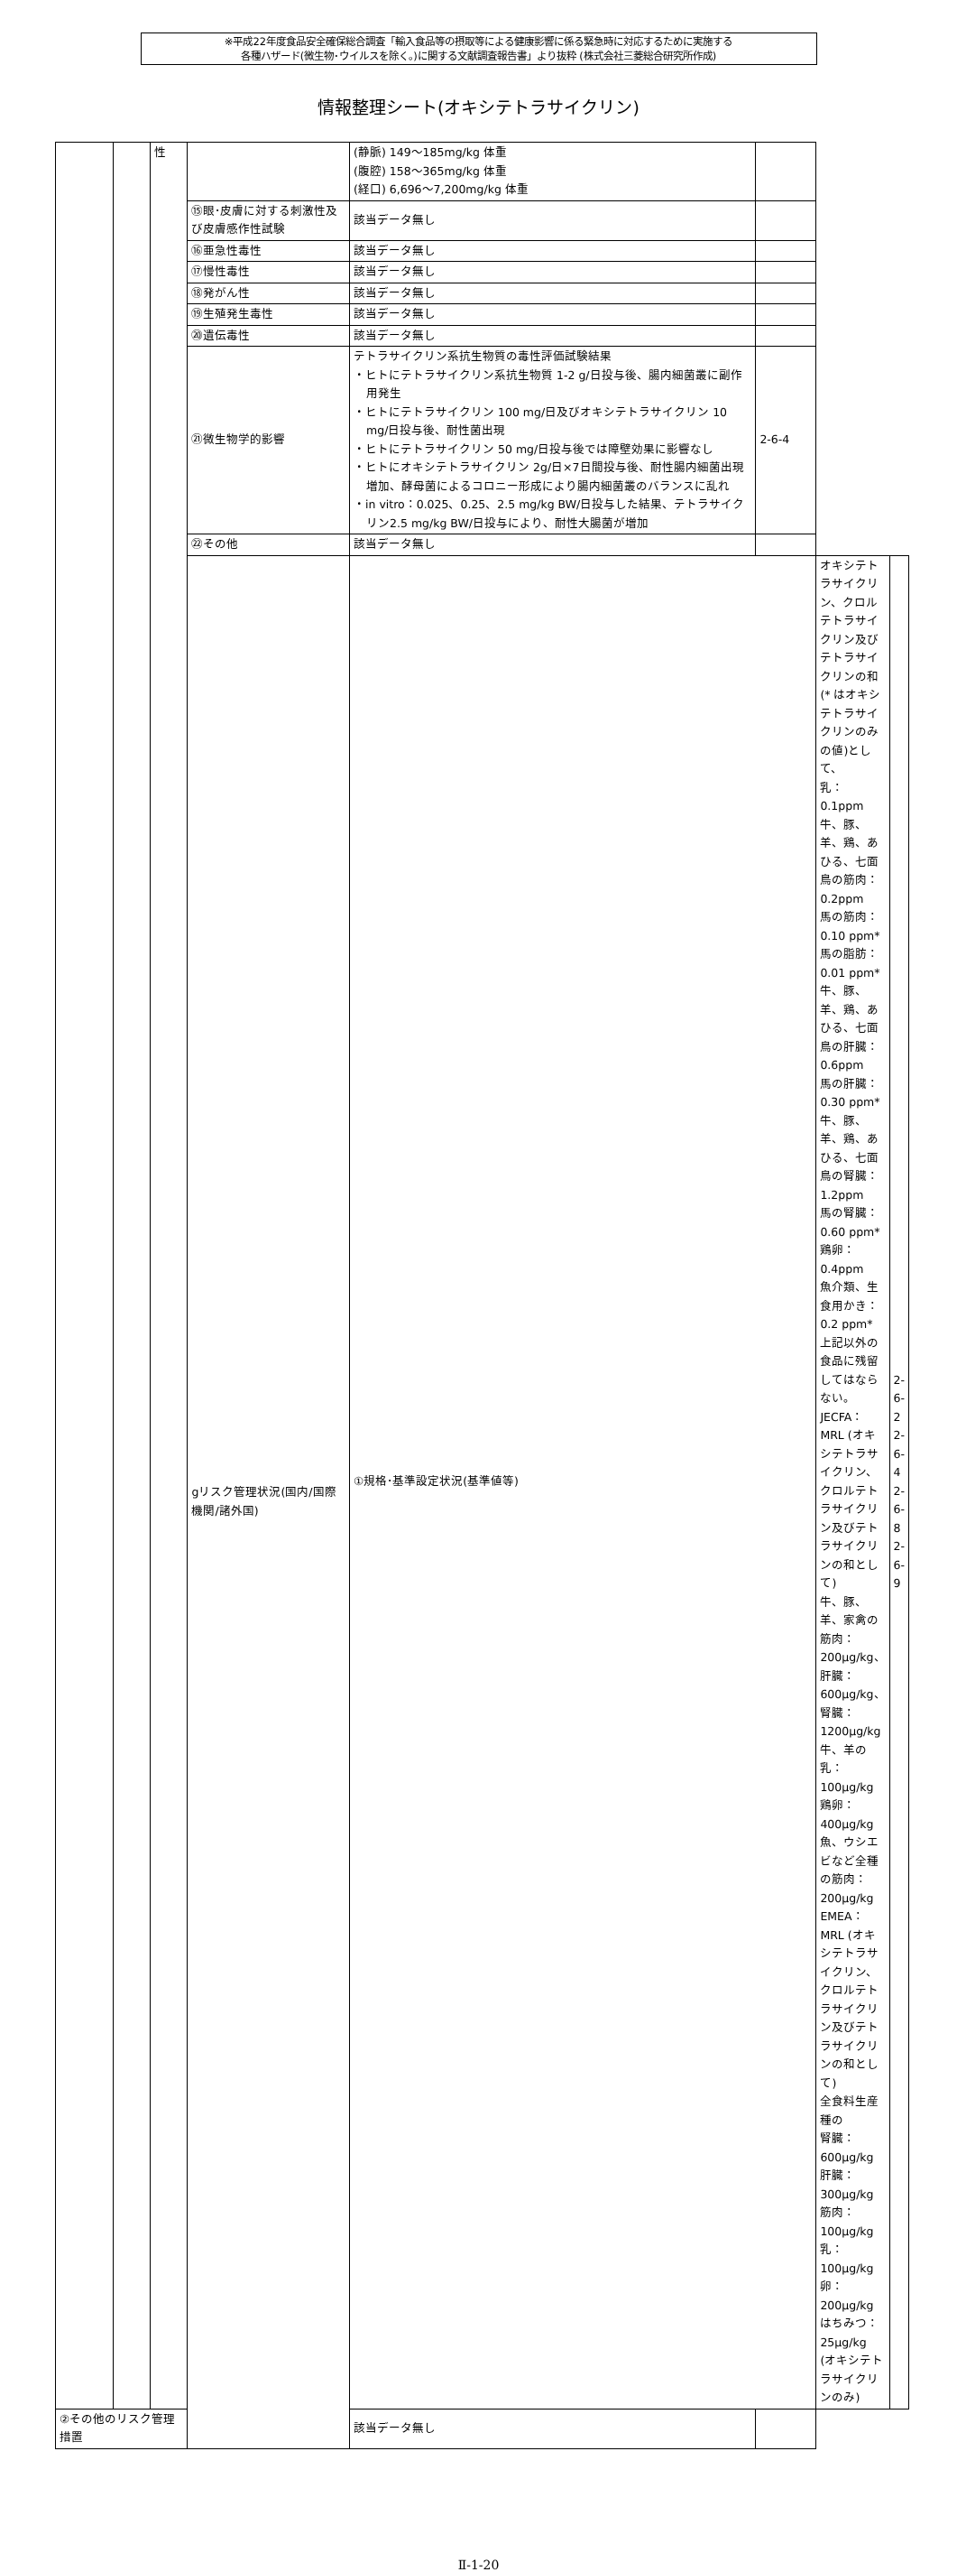※平成22年度食品安全確保総合調査「輸入食品等の摂取等による健康影響に係る緊急時に対応するために実施する
各種ハザード(微生物･ウイルスを除く。)に関する文献調査報告書」より抜粋 (株式会社三菱総合研究所作成)
情報整理シート(オキシテトラサイクリン)
| | | 性 | | (静脈) 149～185mg/kg 体重 (腹腔) 158～365mg/kg 体重 (経口) 6,696～7,200mg/kg 体重 | | | |
| | | | ⑮眼･皮膚に対する刺激性及び皮膚感作性試験 | 該当データ無し | | | |
| | | | ⑯亜急性毒性 | 該当データ無し | | | |
| | | | ⑰慢性毒性 | 該当データ無し | | | |
| | | | ⑱発がん性 | 該当データ無し | | | |
| | | | ⑲生殖発生毒性 | 該当データ無し | | | |
| | | | ⑳遺伝毒性 | 該当データ無し | | | |
| | | | ㉑微生物学的影響 | テトラサイクリン系抗生物質の毒性評価試験結果 ・ヒトにテトラサイクリン系抗生物質 1-2 g/日投与後、腸内細菌叢に副作用発生 ・ヒトにテトラサイクリン 100 mg/日及びオキシテトラサイクリン 10 mg/日投与後、耐性菌出現 ・ヒトにテトラサイクリン 50 mg/日投与後では障壁効果に影響なし ・ヒトにオキシテトラサイクリン 2g/日×7日間投与後、耐性腸内細菌出現増加、酵母菌によるコロニー形成により腸内細菌叢のバランスに乱れ ・in vitro：0.025、0.25、2.5 mg/kg BW/日投与した結果、テトラサイクリン2.5 mg/kg BW/日投与により、耐性大腸菌が増加 | 2-6-4 | | |
| | | | ㉒その他 | 該当データ無し | | | |
| | | | gリスク管理状況(国内/国際機関/諸外国) | ①規格･基準設定状況(基準値等) | | オキシテトラサイクリン、クロルテトラサイクリン及びテトラサイクリンの和(* はオキシテトラサイクリンのみの値)として、 乳：0.1ppm 牛、豚、羊、鶏、あひる、七面鳥の筋肉：0.2ppm 馬の筋肉： 0.10 ppm* 馬の脂肪： 0.01 ppm* 牛、豚、羊、鶏、あひる、七面鳥の肝臓：0.6ppm 馬の肝臓： 0.30 ppm* 牛、豚、羊、鶏、あひる、七面鳥の腎臓：1.2ppm 馬の腎臓：0.60 ppm* 鶏卵：0.4ppm 魚介類、生食用かき： 0.2 ppm* 上記以外の食品に残留してはならない。 JECFA： MRL (オキシテトラサイクリン、クロルテトラサイクリン及びテトラサイクリンの和として) 牛、豚、羊、家禽の筋肉：200μg/kg、肝臓：600μg/kg、腎臓：1200μg/kg 牛、羊の乳：100μg/kg 鶏卵：400μg/kg 魚、ウシエビなど全種の筋肉：200μg/kg EMEA： MRL (オキシテトラサイクリン、クロルテトラサイクリン及びテトラサイクリンの和として) 全食料生産種の 腎臓：600μg/kg 肝臓：300μg/kg 筋肉：100μg/kg 乳：100μg/kg 卵：200μg/kg はちみつ：25μg/kg (オキシテトラサイクリンのみ) | 2-6-2 2-6-4 2-6-8 2-6-9 |
| ②その他のリスク管理措置 | | | | 該当データ無し | | | |
Ⅱ-1-20